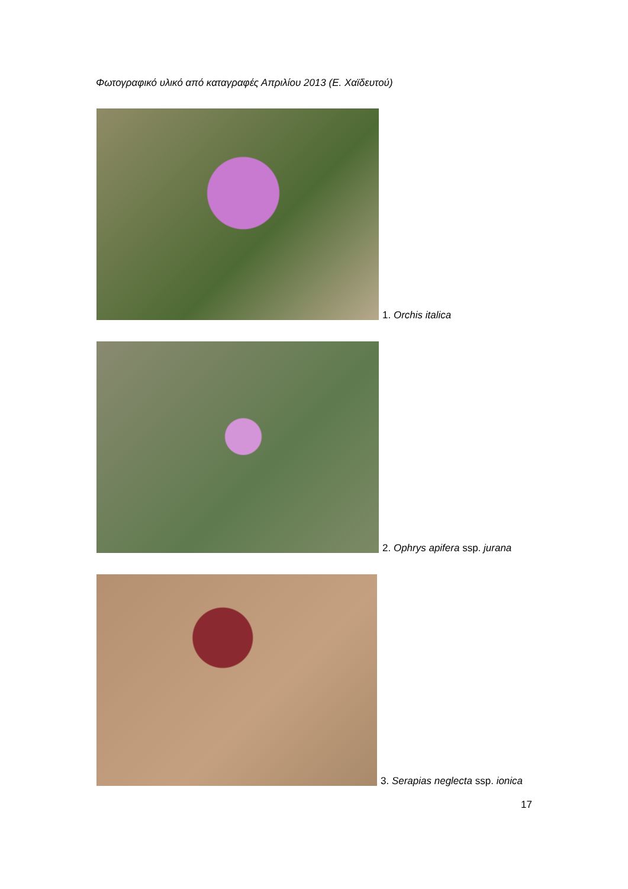Φωτογραφικό υλικό από καταγραφές Απριλίου 2013 (Ε. Χαϊδευτού)
1. Orchis italica
2. Ophrys apifera ssp. jurana
3. Serapias neglecta ssp. ionica
17